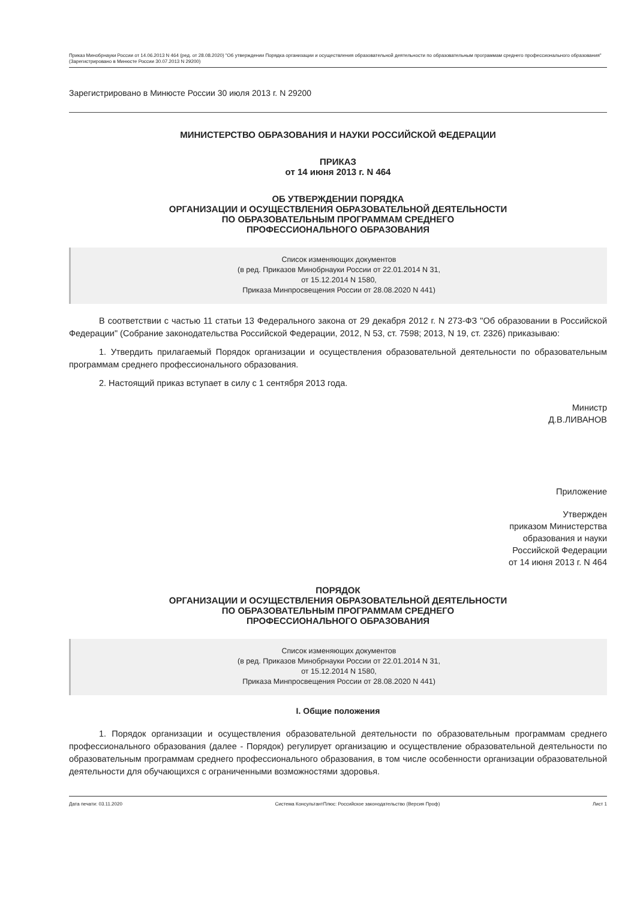Приказ Минобрнауки России от 14.06.2013 N 464 (ред. от 28.08.2020) "Об утверждении Порядка организации и осуществления образовательной деятельности по образовательным программам среднего профессионального образования" (Зарегистрировано в Минюсте России 30.07.2013 N 29200)
Зарегистрировано в Минюсте России 30 июля 2013 г. N 29200
МИНИСТЕРСТВО ОБРАЗОВАНИЯ И НАУКИ РОССИЙСКОЙ ФЕДЕРАЦИИ
ПРИКАЗ
от 14 июня 2013 г. N 464
ОБ УТВЕРЖДЕНИИ ПОРЯДКА
ОРГАНИЗАЦИИ И ОСУЩЕСТВЛЕНИЯ ОБРАЗОВАТЕЛЬНОЙ ДЕЯТЕЛЬНОСТИ
ПО ОБРАЗОВАТЕЛЬНЫМ ПРОГРАММАМ СРЕДНЕГО
ПРОФЕССИОНАЛЬНОГО ОБРАЗОВАНИЯ
Список изменяющих документов
(в ред. Приказов Минобрнауки России от 22.01.2014 N 31,
от 15.12.2014 N 1580,
Приказа Минпросвещения России от 28.08.2020 N 441)
В соответствии с частью 11 статьи 13 Федерального закона от 29 декабря 2012 г. N 273-ФЗ "Об образовании в Российской Федерации" (Собрание законодательства Российской Федерации, 2012, N 53, ст. 7598; 2013, N 19, ст. 2326) приказываю:
1. Утвердить прилагаемый Порядок организации и осуществления образовательной деятельности по образовательным программам среднего профессионального образования.
2. Настоящий приказ вступает в силу с 1 сентября 2013 года.
Министр
Д.В.ЛИВАНОВ
Приложение
Утвержден
приказом Министерства
образования и науки
Российской Федерации
от 14 июня 2013 г. N 464
ПОРЯДОК
ОРГАНИЗАЦИИ И ОСУЩЕСТВЛЕНИЯ ОБРАЗОВАТЕЛЬНОЙ ДЕЯТЕЛЬНОСТИ
ПО ОБРАЗОВАТЕЛЬНЫМ ПРОГРАММАМ СРЕДНЕГО
ПРОФЕССИОНАЛЬНОГО ОБРАЗОВАНИЯ
Список изменяющих документов
(в ред. Приказов Минобрнауки России от 22.01.2014 N 31,
от 15.12.2014 N 1580,
Приказа Минпросвещения России от 28.08.2020 N 441)
I. Общие положения
1. Порядок организации и осуществления образовательной деятельности по образовательным программам среднего профессионального образования (далее - Порядок) регулирует организацию и осуществление образовательной деятельности по образовательным программам среднего профессионального образования, в том числе особенности организации образовательной деятельности для обучающихся с ограниченными возможностями здоровья.
Дата печати: 03.11.2020 Система КонсультантПлюс: Российское законодательство (Версия Проф) Лист 1